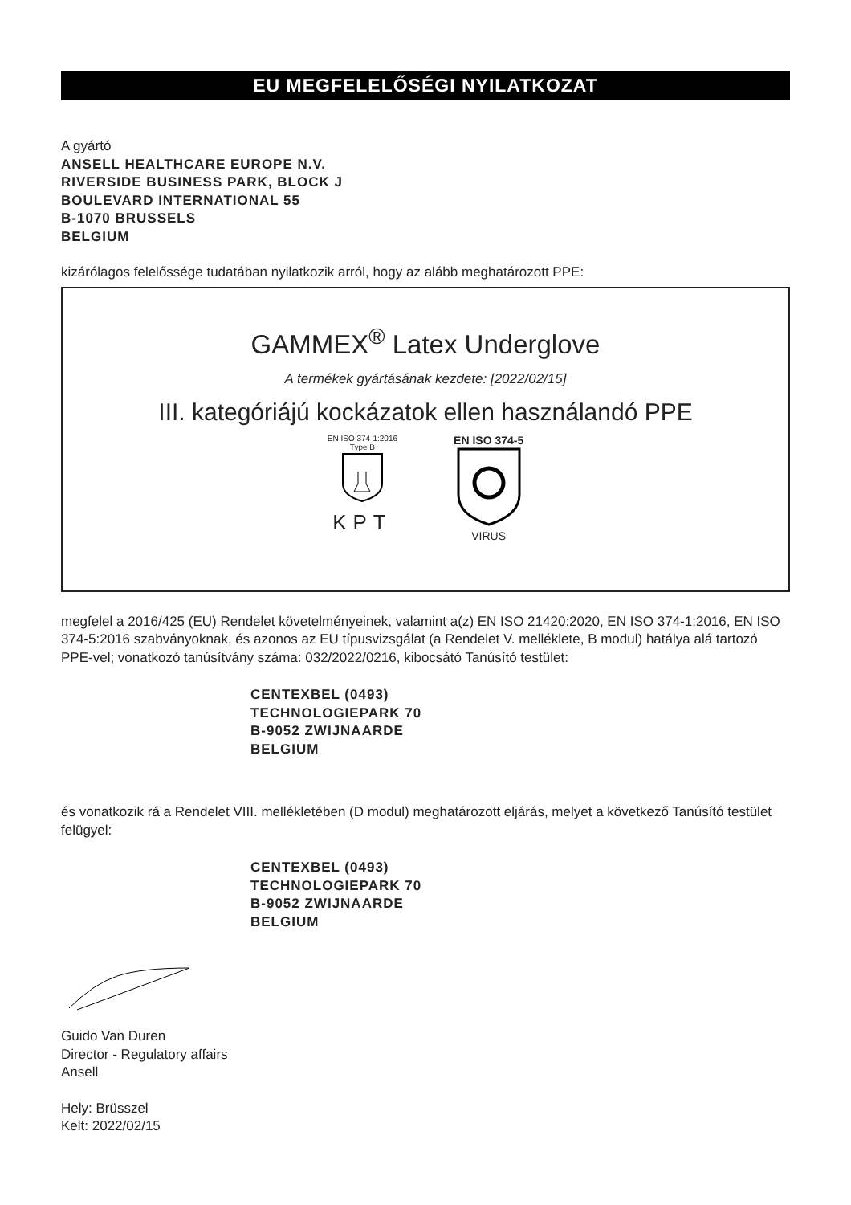EU MEGFELELŐSÉGI NYILATKOZAT
A gyártó
ANSELL HEALTHCARE EUROPE N.V.
RIVERSIDE BUSINESS PARK, BLOCK J
BOULEVARD INTERNATIONAL 55
B-1070 BRUSSELS
BELGIUM
kizárólagos felelőssége tudatában nyilatkozik arról, hogy az alább meghatározott PPE:
GAMMEX<sup>®</sup> Latex Underglove
A termékek gyártásának kezdete: [2022/02/15]
III. kategóriájú kockázatok ellen használandó PPE
EN ISO 374-1:2016
Type B
KPT
EN ISO 374-5
VIRUS
megfelel a 2016/425 (EU) Rendelet követelményeinek, valamint a(z) EN ISO 21420:2020, EN ISO 374-1:2016, EN ISO 374-5:2016 szabványoknak, és azonos az EU típusvizsgálat (a Rendelet V. melléklete, B modul) hatálya alá tartozó PPE-vel; vonatkozó tanúsítvány száma: 032/2022/0216, kibocsátó Tanúsító testület:
CENTEXBEL (0493)
TECHNOLOGIEPARK 70
B-9052 ZWIJNAARDE
BELGIUM
és vonatkozik rá a Rendelet VIII. mellékletében (D modul) meghatározott eljárás, melyet a következő Tanúsító testület felügyel:
CENTEXBEL (0493)
TECHNOLOGIEPARK 70
B-9052 ZWIJNAARDE
BELGIUM
Guido Van Duren
Director - Regulatory affairs
Ansell
Hely: Brüsszel
Kelt: 2022/02/15